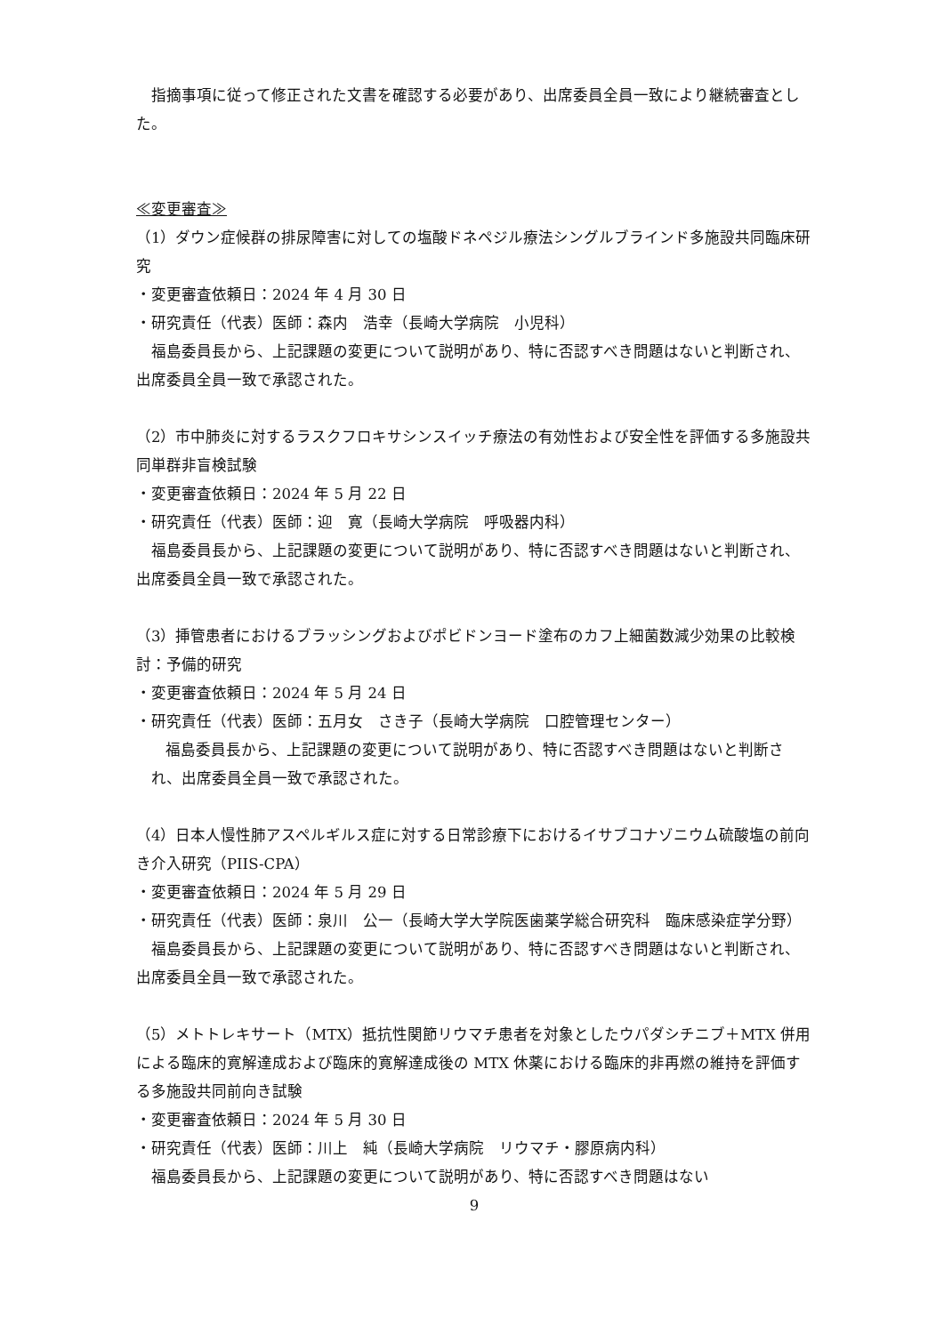指摘事項に従って修正された文書を確認する必要があり、出席委員全員一致により継続審査とした。
≪変更審査≫
（1）ダウン症候群の排尿障害に対しての塩酸ドネペジル療法シングルブラインド多施設共同臨床研究
・変更審査依頼日：2024 年 4 月 30 日
・研究責任（代表）医師：森内　浩幸（長崎大学病院　小児科）
福島委員長から、上記課題の変更について説明があり、特に否認すべき問題はないと判断され、出席委員全員一致で承認された。
（2）市中肺炎に対するラスクフロキサシンスイッチ療法の有効性および安全性を評価する多施設共同単群非盲検試験
・変更審査依頼日：2024 年 5 月 22 日
・研究責任（代表）医師：迎　寛（長崎大学病院　呼吸器内科）
福島委員長から、上記課題の変更について説明があり、特に否認すべき問題はないと判断され、出席委員全員一致で承認された。
（3）挿管患者におけるブラッシングおよびポビドンヨード塗布のカフ上細菌数減少効果の比較検討：予備的研究
・変更審査依頼日：2024 年 5 月 24 日
・研究責任（代表）医師：五月女　さき子（長崎大学病院　口腔管理センター）
福島委員長から、上記課題の変更について説明があり、特に否認すべき問題はないと判断され、出席委員全員一致で承認された。
（4）日本人慢性肺アスペルギルス症に対する日常診療下におけるイサブコナゾニウム硫酸塩の前向き介入研究（PIIS-CPA）
・変更審査依頼日：2024 年 5 月 29 日
・研究責任（代表）医師：泉川　公一（長崎大学大学院医歯薬学総合研究科　臨床感染症学分野）
福島委員長から、上記課題の変更について説明があり、特に否認すべき問題はないと判断され、出席委員全員一致で承認された。
（5）メトトレキサート（MTX）抵抗性関節リウマチ患者を対象としたウパダシチニブ＋MTX 併用による臨床的寛解達成および臨床的寛解達成後の MTX 休薬における臨床的非再燃の維持を評価する多施設共同前向き試験
・変更審査依頼日：2024 年 5 月 30 日
・研究責任（代表）医師：川上　純（長崎大学病院　リウマチ・膠原病内科）
福島委員長から、上記課題の変更について説明があり、特に否認すべき問題はない
9